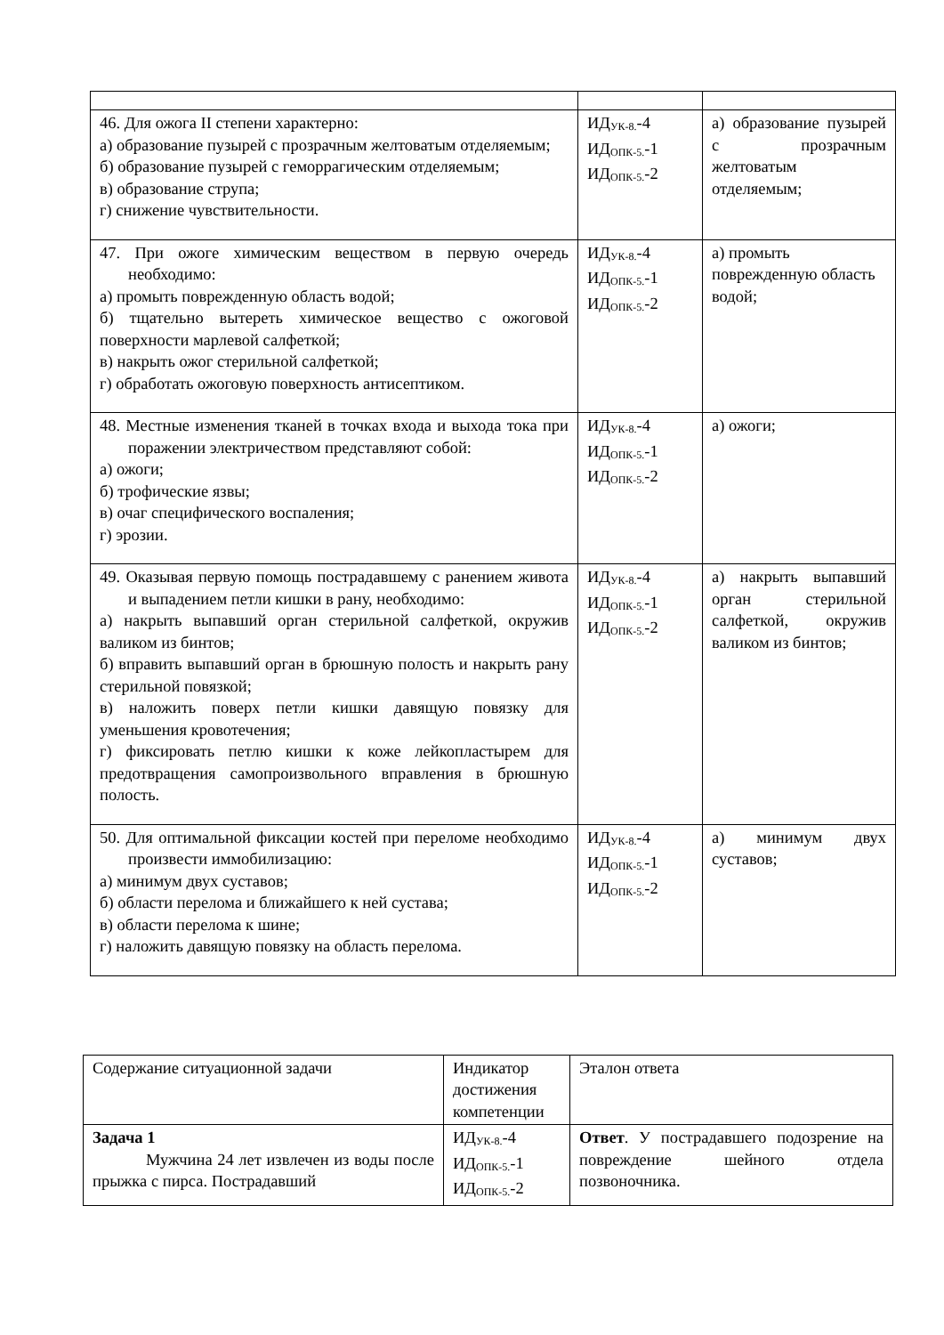| 46. Для ожога II степени характерно: а) образование пузырей с прозрачным желтоватым отделяемым; б) образование пузырей с геморрагическим отделяемым; в) образование струпа; г) снижение чувствительности. | ИД<sub>УК-8.</sub>-4 ИД<sub>ОПК-5.</sub>-1 ИД<sub>ОПК-5.</sub>-2 | а) образование пузырей с прозрачным желтоватым отделяемым; |
| 47. При ожоге химическим веществом в первую очередь необходимо: а) промыть поврежденную область водой; б) тщательно вытереть химическое вещество с ожоговой поверхности марлевой салфеткой; в) накрыть ожог стерильной салфеткой; г) обработать ожоговую поверхность антисептиком. | ИД<sub>УК-8.</sub>-4 ИД<sub>ОПК-5.</sub>-1 ИД<sub>ОПК-5.</sub>-2 | а) промыть поврежденную область водой; |
| 48. Местные изменения тканей в точках входа и выхода тока при поражении электричеством представляют собой: а) ожоги; б) трофические язвы; в) очаг специфического воспаления; г) эрозии. | ИД<sub>УК-8.</sub>-4 ИД<sub>ОПК-5.</sub>-1 ИД<sub>ОПК-5.</sub>-2 | а) ожоги; |
| 49. Оказывая первую помощь пострадавшему с ранением живота и выпадением петли кишки в рану, необходимо: а) накрыть выпавший орган стерильной салфеткой, окружив валиком из бинтов; б) вправить выпавший орган в брюшную полость и накрыть рану стерильной повязкой; в) наложить поверх петли кишки давящую повязку для уменьшения кровотечения; г) фиксировать петлю кишки к коже лейкопластырем для предотвращения самопроизвольного вправления в брюшную полость. | ИД<sub>УК-8.</sub>-4 ИД<sub>ОПК-5.</sub>-1 ИД<sub>ОПК-5.</sub>-2 | а) накрыть выпавший орган стерильной салфеткой, окружив валиком из бинтов; |
| 50. Для оптимальной фиксации костей при переломе необходимо произвести иммобилизацию: а) минимум двух суставов; б) области перелома и ближайшего к ней сустава; в) области перелома к шине; г) наложить давящую повязку на область перелома. | ИД<sub>УК-8.</sub>-4 ИД<sub>ОПК-5.</sub>-1 ИД<sub>ОПК-5.</sub>-2 | а) минимум двух суставов; |
| Содержание ситуационной задачи | Индикатор достижения компетенции | Эталон ответа |
| Задача 1 Мужчина 24 лет извлечен из воды после прыжка с пирса. Пострадавший | ИД<sub>УК-8.</sub>-4 ИД<sub>ОПК-5.</sub>-1 ИД<sub>ОПК-5.</sub>-2 | Ответ . У пострадавшего подозрение на повреждение шейного отдела позвоночника. |